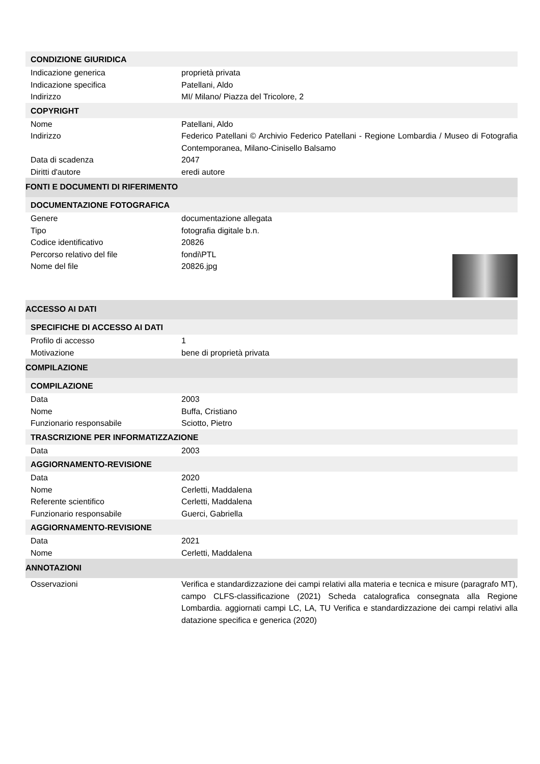| CONDIZIONE GIURIDICA | |
| Indicazione generica | proprietà privata |
| Indicazione specifica | Patellani, Aldo |
| Indirizzo | MI/ Milano/ Piazza del Tricolore, 2 |
| COPYRIGHT | |
| Nome | Patellani, Aldo |
| Indirizzo | Federico Patellani © Archivio Federico Patellani - Regione Lombardia / Museo di Fotografia Contemporanea, Milano-Cinisello Balsamo |
| Data di scadenza | 2047 |
| Diritti d'autore | eredi autore |
| FONTI E DOCUMENTI DI RIFERIMENTO | |
| DOCUMENTAZIONE FOTOGRAFICA | |
| Genere | documentazione allegata |
| Tipo | fotografia digitale b.n. |
| Codice identificativo | 20826 |
| Percorso relativo del file | fondi\PTL |
| Nome del file | 20826.jpg |
| ACCESSO AI DATI | |
| SPECIFICHE DI ACCESSO AI DATI | |
| Profilo di accesso | 1 |
| Motivazione | bene di proprietà privata |
| COMPILAZIONE | |
| COMPILAZIONE | |
| Data | 2003 |
| Nome | Buffa, Cristiano |
| Funzionario responsabile | Sciotto, Pietro |
| TRASCRIZIONE PER INFORMATIZZAZIONE | |
| Data | 2003 |
| AGGIORNAMENTO-REVISIONE | |
| Data | 2020 |
| Nome | Cerletti, Maddalena |
| Referente scientifico | Cerletti, Maddalena |
| Funzionario responsabile | Guerci, Gabriella |
| AGGIORNAMENTO-REVISIONE | |
| Data | 2021 |
| Nome | Cerletti, Maddalena |
| ANNOTAZIONI | |
| Osservazioni | Verifica e standardizzazione dei campi relativi alla materia e tecnica e misure (paragrafo MT), campo CLFS-classificazione (2021) Scheda catalografica consegnata alla Regione Lombardia. aggiornati campi LC, LA, TU Verifica e standardizzazione dei campi relativi alla datazione specifica e generica (2020) |